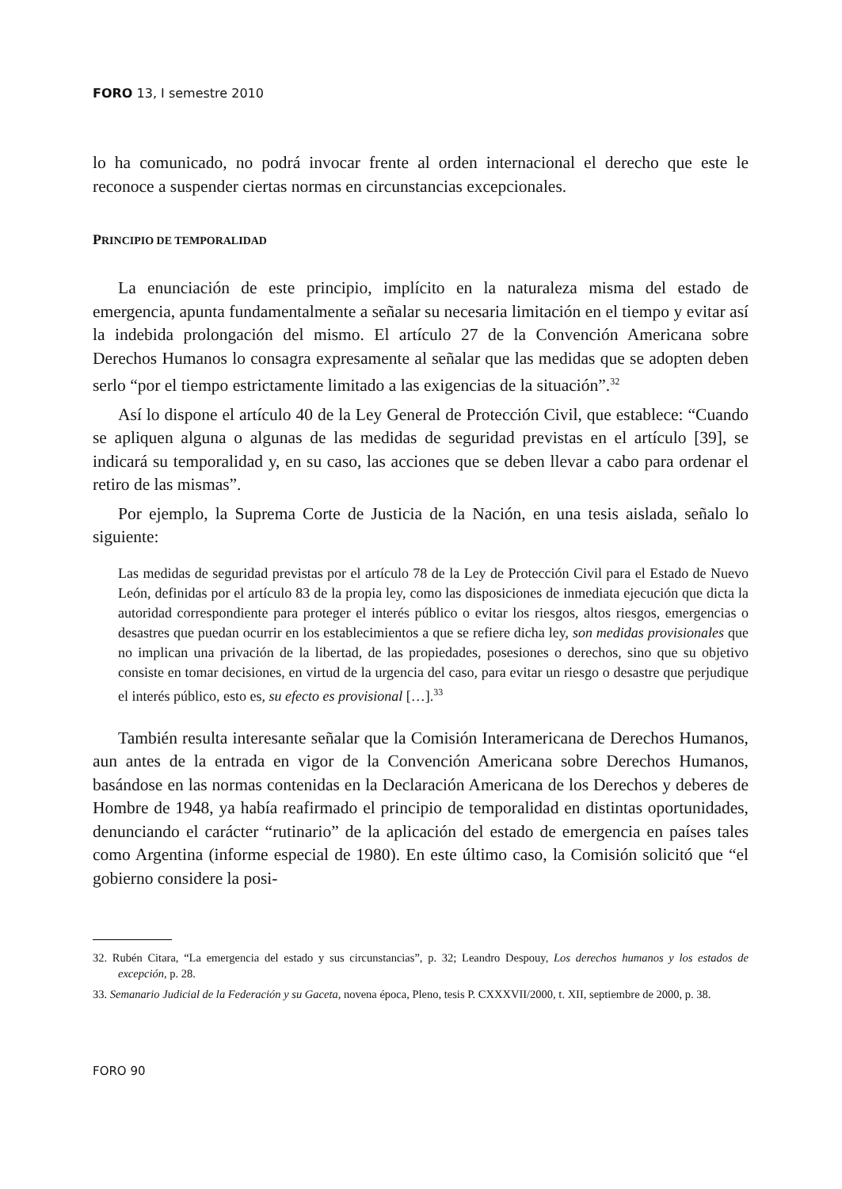FORO 13, I semestre 2010
lo ha comunicado, no podrá invocar frente al orden internacional el derecho que este le reconoce a suspender ciertas normas en circunstancias excepcionales.
PRINCIPIO DE TEMPORALIDAD
La enunciación de este principio, implícito en la naturaleza misma del estado de emergencia, apunta fundamentalmente a señalar su necesaria limitación en el tiempo y evitar así la indebida prolongación del mismo. El artículo 27 de la Convención Americana sobre Derechos Humanos lo consagra expresamente al señalar que las medidas que se adopten deben serlo “por el tiempo estrictamente limitado a las exigencias de la situación”.<sup>32</sup>
Así lo dispone el artículo 40 de la Ley General de Protección Civil, que establece: “Cuando se apliquen alguna o algunas de las medidas de seguridad previstas en el artículo [39], se indicará su temporalidad y, en su caso, las acciones que se deben llevar a cabo para ordenar el retiro de las mismas”.
Por ejemplo, la Suprema Corte de Justicia de la Nación, en una tesis aislada, señalo lo siguiente:
Las medidas de seguridad previstas por el artículo 78 de la Ley de Protección Civil para el Estado de Nuevo León, definidas por el artículo 83 de la propia ley, como las disposiciones de inmediata ejecución que dicta la autoridad correspondiente para proteger el interés público o evitar los riesgos, altos riesgos, emergencias o desastres que puedan ocurrir en los establecimientos a que se refiere dicha ley, son medidas provisionales que no implican una privación de la libertad, de las propiedades, posesiones o derechos, sino que su objetivo consiste en tomar decisiones, en virtud de la urgencia del caso, para evitar un riesgo o desastre que perjudique el interés público, esto es, su efecto es provisional […].<sup>33</sup>
También resulta interesante señalar que la Comisión Interamericana de Derechos Humanos, aun antes de la entrada en vigor de la Convención Americana sobre Derechos Humanos, basándose en las normas contenidas en la Declaración Americana de los Derechos y deberes de Hombre de 1948, ya había reafirmado el principio de temporalidad en distintas oportunidades, denunciando el carácter “rutinario” de la aplicación del estado de emergencia en países tales como Argentina (informe especial de 1980). En este último caso, la Comisión solicitó que “el gobierno considere la posi-
32. Rubén Citara, “La emergencia del estado y sus circunstancias”, p. 32; Leandro Despouy, Los derechos humanos y los estados de excepción, p. 28.
33. Semanario Judicial de la Federación y su Gaceta, novena época, Pleno, tesis P. CXXXVII/2000, t. XII, septiembre de 2000, p. 38.
FORO 90